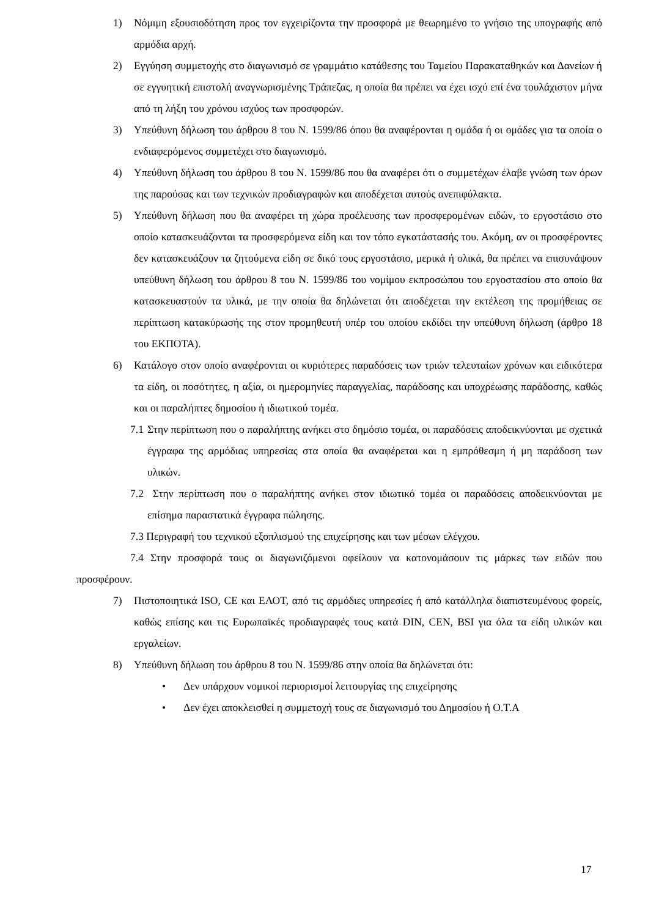1) Νόμιμη εξουσιοδότηση προς τον εγχειρίζοντα την προσφορά με θεωρημένο το γνήσιο της υπογραφής από αρμόδια αρχή.
2) Εγγύηση συμμετοχής στο διαγωνισμό σε γραμμάτιο κατάθεσης του Ταμείου Παρακαταθηκών και Δανείων ή σε εγγυητική επιστολή αναγνωρισμένης Τράπεζας, η οποία θα πρέπει να έχει ισχύ επί ένα τουλάχιστον μήνα από τη λήξη του χρόνου ισχύος των προσφορών.
3) Υπεύθυνη δήλωση του άρθρου 8 του Ν. 1599/86 όπου θα αναφέρονται η ομάδα ή οι ομάδες για τα οποία ο ενδιαφερόμενος συμμετέχει στο διαγωνισμό.
4) Υπεύθυνη δήλωση του άρθρου 8 του Ν. 1599/86 που θα αναφέρει ότι ο συμμετέχων έλαβε γνώση των όρων της παρούσας και των τεχνικών προδιαγραφών και αποδέχεται αυτούς ανεπιφύλακτα.
5) Υπεύθυνη δήλωση που θα αναφέρει τη χώρα προέλευσης των προσφερομένων ειδών, το εργοστάσιο στο οποίο κατασκευάζονται τα προσφερόμενα είδη και τον τόπο εγκατάστασής του. Ακόμη, αν οι προσφέροντες δεν κατασκευάζουν τα ζητούμενα είδη σε δικό τους εργοστάσιο, μερικά ή ολικά, θα πρέπει να επισυνάψουν υπεύθυνη δήλωση του άρθρου 8 του Ν. 1599/86 του νομίμου εκπροσώπου του εργοστασίου στο οποίο θα κατασκευαστούν τα υλικά, με την οποία θα δηλώνεται ότι αποδέχεται την εκτέλεση της προμήθειας σε περίπτωση κατακύρωσής της στον προμηθευτή υπέρ του οποίου εκδίδει την υπεύθυνη δήλωση (άρθρο 18 του ΕΚΠΟΤΑ).
6) Κατάλογο στον οποίο αναφέρονται οι κυριότερες παραδόσεις των τριών τελευταίων χρόνων και ειδικότερα τα είδη, οι ποσότητες, η αξία, οι ημερομηνίες παραγγελίας, παράδοσης και υποχρέωσης παράδοσης, καθώς και οι παραλήπτες δημοσίου ή ιδιωτικού τομέα.
7.1 Στην περίπτωση που ο παραλήπτης ανήκει στο δημόσιο τομέα, οι παραδόσεις αποδεικνύονται με σχετικά έγγραφα της αρμόδιας υπηρεσίας στα οποία θα αναφέρεται και η εμπρόθεσμη ή μη παράδοση των υλικών.
7.2 Στην περίπτωση που ο παραλήπτης ανήκει στον ιδιωτικό τομέα οι παραδόσεις αποδεικνύονται με επίσημα παραστατικά έγγραφα πώλησης.
7.3 Περιγραφή του τεχνικού εξοπλισμού της επιχείρησης και των μέσων ελέγχου.
7.4 Στην προσφορά τους οι διαγωνιζόμενοι οφείλουν να κατονομάσουν τις μάρκες των ειδών που προσφέρουν.
7) Πιστοποιητικά ISO, CE και ΕΛΟΤ, από τις αρμόδιες υπηρεσίες ή από κατάλληλα διαπιστευμένους φορείς, καθώς επίσης και τις Ευρωπαϊκές προδιαγραφές τους κατά DIN, CEN, BSI για όλα τα είδη υλικών και εργαλείων.
8) Υπεύθυνη δήλωση του άρθρου 8 του Ν. 1599/86 στην οποία θα δηλώνεται ότι:
• Δεν υπάρχουν νομικοί περιορισμοί λειτουργίας της επιχείρησης
• Δεν έχει αποκλεισθεί η συμμετοχή τους σε διαγωνισμό του Δημοσίου ή Ο.Τ.Α
17